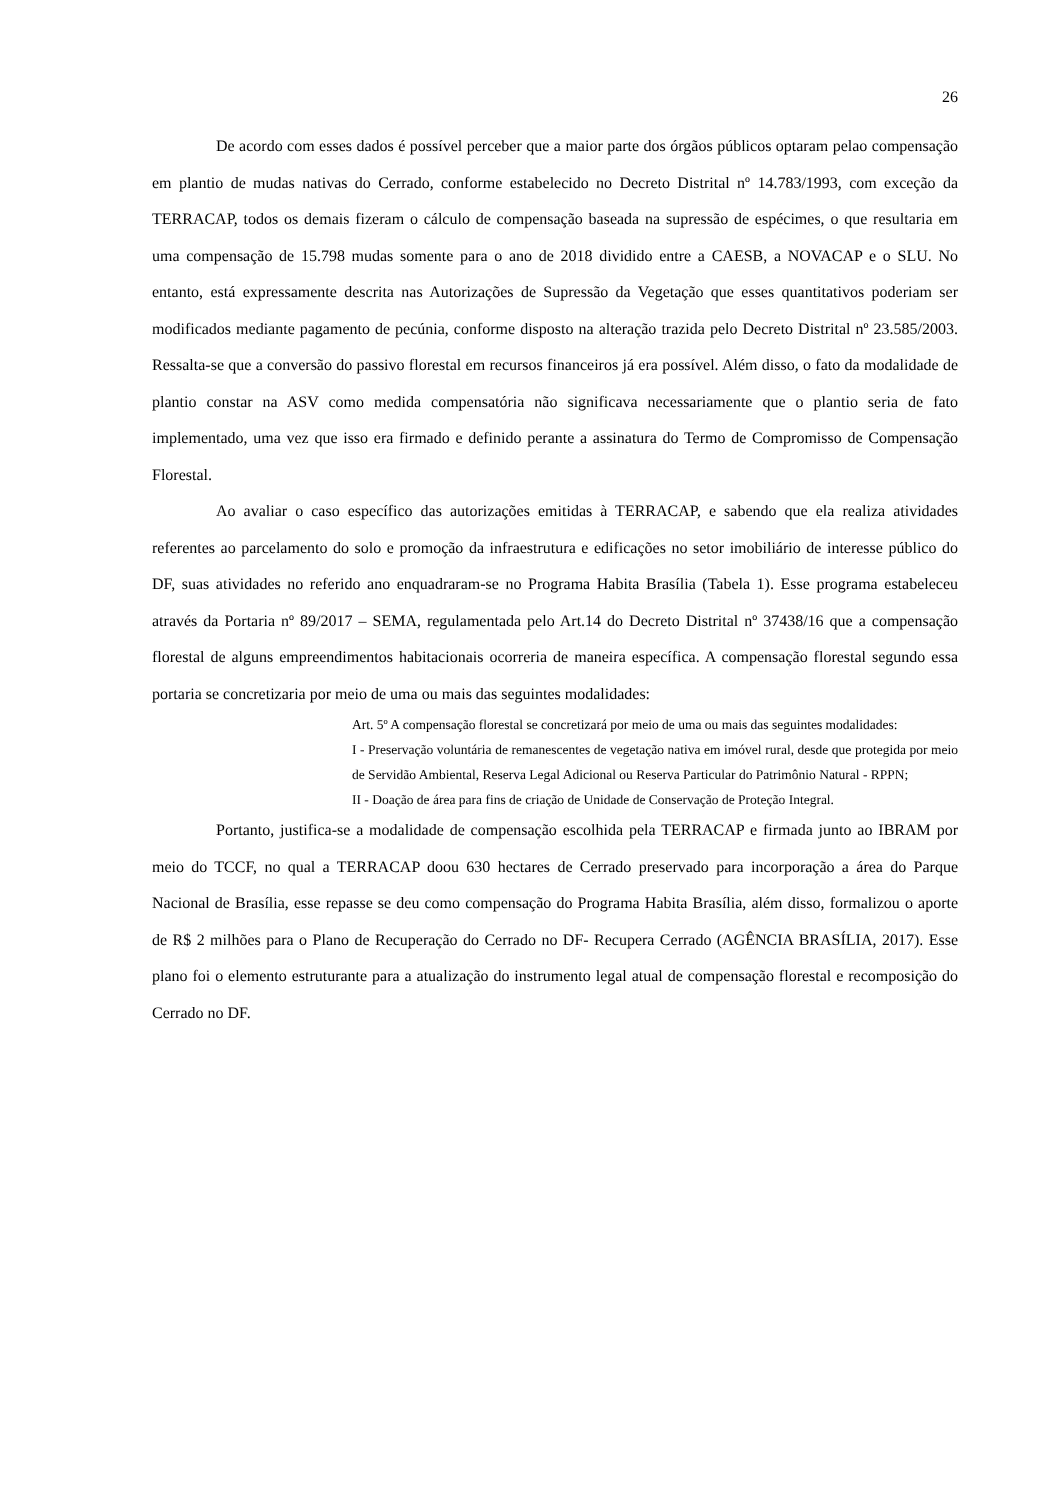26
De acordo com esses dados é possível perceber que a maior parte dos órgãos públicos optaram pelao compensação em plantio de mudas nativas do Cerrado, conforme estabelecido no Decreto Distrital nº 14.783/1993, com exceção da TERRACAP, todos os demais fizeram o cálculo de compensação baseada na supressão de espécimes, o que resultaria em uma compensação de 15.798 mudas somente para o ano de 2018 dividido entre a CAESB, a NOVACAP e o SLU. No entanto, está expressamente descrita nas Autorizações de Supressão da Vegetação que esses quantitativos poderiam ser modificados mediante pagamento de pecúnia, conforme disposto na alteração trazida pelo Decreto Distrital nº 23.585/2003. Ressalta-se que a conversão do passivo florestal em recursos financeiros já era possível. Além disso, o fato da modalidade de plantio constar na ASV como medida compensatória não significava necessariamente que o plantio seria de fato implementado, uma vez que isso era firmado e definido perante a assinatura do Termo de Compromisso de Compensação Florestal.
Ao avaliar o caso específico das autorizações emitidas à TERRACAP, e sabendo que ela realiza atividades referentes ao parcelamento do solo e promoção da infraestrutura e edificações no setor imobiliário de interesse público do DF, suas atividades no referido ano enquadraram-se no Programa Habita Brasília (Tabela 1). Esse programa estabeleceu através da Portaria nº 89/2017 – SEMA, regulamentada pelo Art.14 do Decreto Distrital nº 37438/16 que a compensação florestal de alguns empreendimentos habitacionais ocorreria de maneira específica. A compensação florestal segundo essa portaria se concretizaria por meio de uma ou mais das seguintes modalidades:
Art. 5º A compensação florestal se concretizará por meio de uma ou mais das seguintes modalidades:
I - Preservação voluntária de remanescentes de vegetação nativa em imóvel rural, desde que protegida por meio de Servidão Ambiental, Reserva Legal Adicional ou Reserva Particular do Patrimônio Natural - RPPN;
II - Doação de área para fins de criação de Unidade de Conservação de Proteção Integral.
Portanto, justifica-se a modalidade de compensação escolhida pela TERRACAP e firmada junto ao IBRAM por meio do TCCF, no qual a TERRACAP doou 630 hectares de Cerrado preservado para incorporação a área do Parque Nacional de Brasília, esse repasse se deu como compensação do Programa Habita Brasília, além disso, formalizou o aporte de R$ 2 milhões para o Plano de Recuperação do Cerrado no DF- Recupera Cerrado (AGÊNCIA BRASÍLIA, 2017). Esse plano foi o elemento estruturante para a atualização do instrumento legal atual de compensação florestal e recomposição do Cerrado no DF.